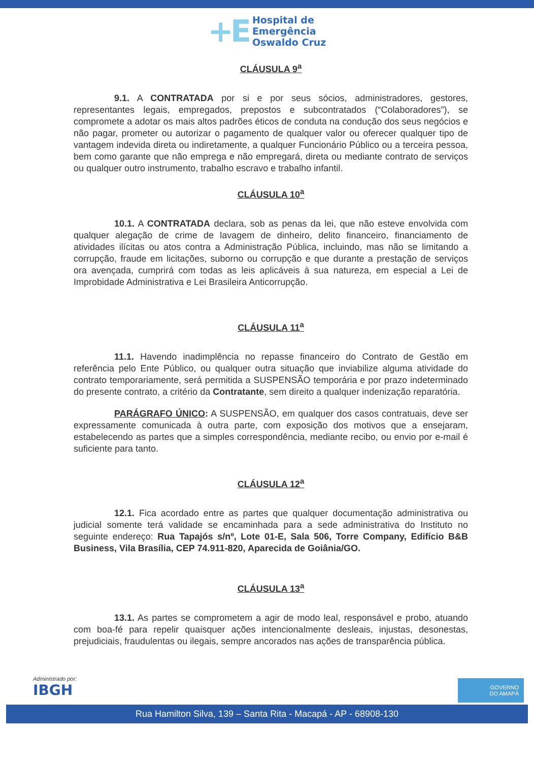+E
Hospital de
Emergência
Oswaldo Cruz
CLÁUSULA 9<sup>a</sup>
9.1. A CONTRATADA por si e por seus sócios, administradores, gestores, representantes legais, empregados, prepostos e subcontratados (“Colaboradores”), se compromete a adotar os mais altos padrões éticos de conduta na condução dos seus negócios e não pagar, prometer ou autorizar o pagamento de qualquer valor ou oferecer qualquer tipo de vantagem indevida direta ou indiretamente, a qualquer Funcionário Público ou a terceira pessoa, bem como garante que não emprega e não empregará, direta ou mediante contrato de serviços ou qualquer outro instrumento, trabalho escravo e trabalho infantil.
CLÁUSULA 10<sup>a</sup>
10.1. A CONTRATADA declara, sob as penas da lei, que não esteve envolvida com qualquer alegação de crime de lavagem de dinheiro, delito financeiro, financiamento de atividades ilícitas ou atos contra a Administração Pública, incluindo, mas não se limitando a corrupção, fraude em licitações, suborno ou corrupção e que durante a prestação de serviços ora avençada, cumprirá com todas as leis aplicáveis à sua natureza, em especial a Lei de Improbidade Administrativa e Lei Brasileira Anticorrupção.
CLÁUSULA 11<sup>a</sup>
11.1. Havendo inadimplência no repasse financeiro do Contrato de Gestão em referência pelo Ente Público, ou qualquer outra situação que inviabilize alguma atividade do contrato temporariamente, será permitida a SUSPENSÃO temporária e por prazo indeterminado do presente contrato, a critério da Contratante, sem direito a qualquer indenização reparatória.
PARÁGRAFO ÚNICO: A SUSPENSÃO, em qualquer dos casos contratuais, deve ser expressamente comunicada à outra parte, com exposição dos motivos que a ensejaram, estabelecendo as partes que a simples correspondência, mediante recibo, ou envio por e-mail é suficiente para tanto.
CLÁUSULA 12<sup>a</sup>
12.1. Fica acordado entre as partes que qualquer documentação administrativa ou judicial somente terá validade se encaminhada para a sede administrativa do Instituto no seguinte endereço: Rua Tapajós s/nº, Lote 01-E, Sala 506, Torre Company, Edifício B&B Business, Vila Brasília, CEP 74.911-820, Aparecida de Goiânia/GO.
CLÁUSULA 13<sup>a</sup>
13.1. As partes se comprometem a agir de modo leal, responsável e probo, atuando com boa-fé para repelir quaisquer ações intencionalmente desleais, injustas, desonestas, prejudiciais, fraudulentas ou ilegais, sempre ancorados nas ações de transparência pública.
Administrado por:
IBGH
GOVERNO
DO AMAPÁ
Rua Hamilton Silva, 139 – Santa Rita - Macapá - AP - 68908-130